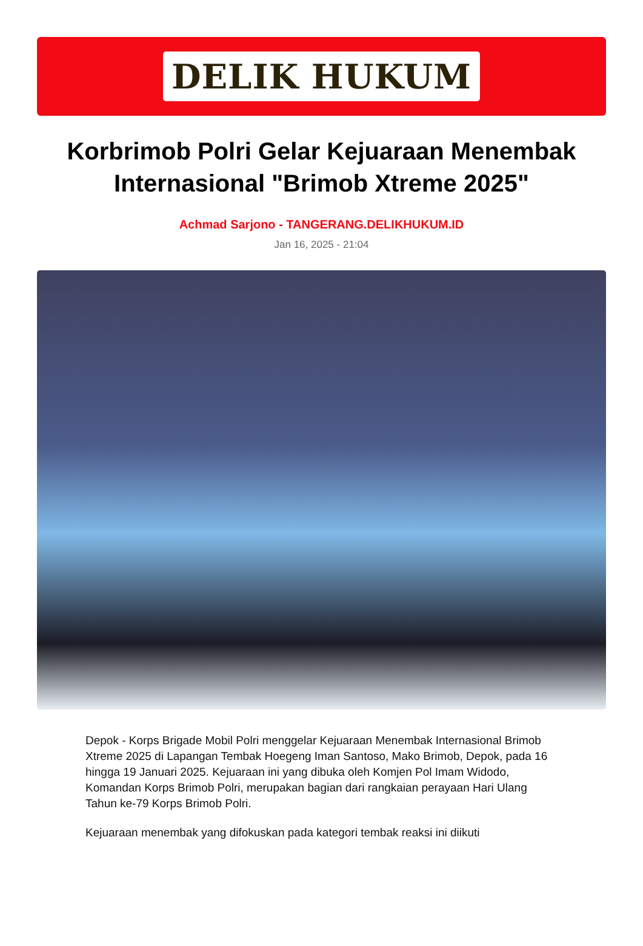DELIK HUKUM
Korbrimob Polri Gelar Kejuaraan Menembak Internasional "Brimob Xtreme 2025"
Achmad Sarjono - TANGERANG.DELIKHUKUM.ID
Jan 16, 2025 - 21:04
Depok - Korps Brigade Mobil Polri menggelar Kejuaraan Menembak Internasional Brimob Xtreme 2025 di Lapangan Tembak Hoegeng Iman Santoso, Mako Brimob, Depok, pada 16 hingga 19 Januari 2025. Kejuaraan ini yang dibuka oleh Komjen Pol Imam Widodo, Komandan Korps Brimob Polri, merupakan bagian dari rangkaian perayaan Hari Ulang Tahun ke-79 Korps Brimob Polri.
Kejuaraan menembak yang difokuskan pada kategori tembak reaksi ini diikuti